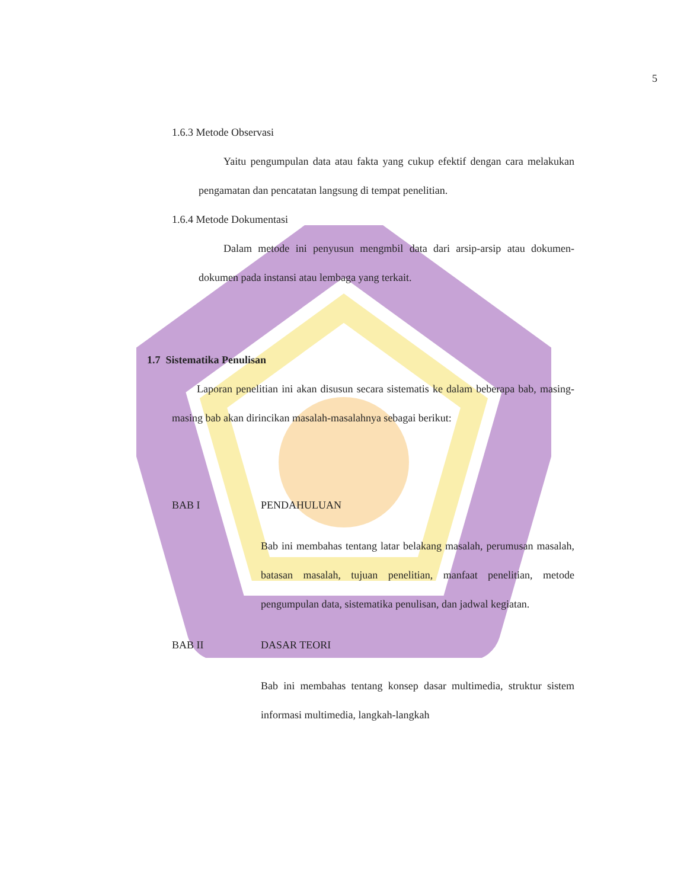5
1.6.3 Metode Observasi
Yaitu pengumpulan data atau fakta yang cukup efektif dengan cara melakukan pengamatan dan pencatatan langsung di tempat penelitian.
1.6.4 Metode Dokumentasi
Dalam metode ini penyusun mengmbil data dari arsip-arsip atau dokumen-dokumen pada instansi atau lembaga yang terkait.
1.7 Sistematika Penulisan
Laporan penelitian ini akan disusun secara sistematis ke dalam beberapa bab, masing-masing bab akan dirincikan masalah-masalahnya sebagai berikut:
BAB I PENDAHULUAN
Bab ini membahas tentang latar belakang masalah, perumusan masalah, batasan masalah, tujuan penelitian, manfaat penelitian, metode pengumpulan data, sistematika penulisan, dan jadwal kegiatan.
BAB II DASAR TEORI
Bab ini membahas tentang konsep dasar multimedia, struktur sistem informasi multimedia, langkah-langkah